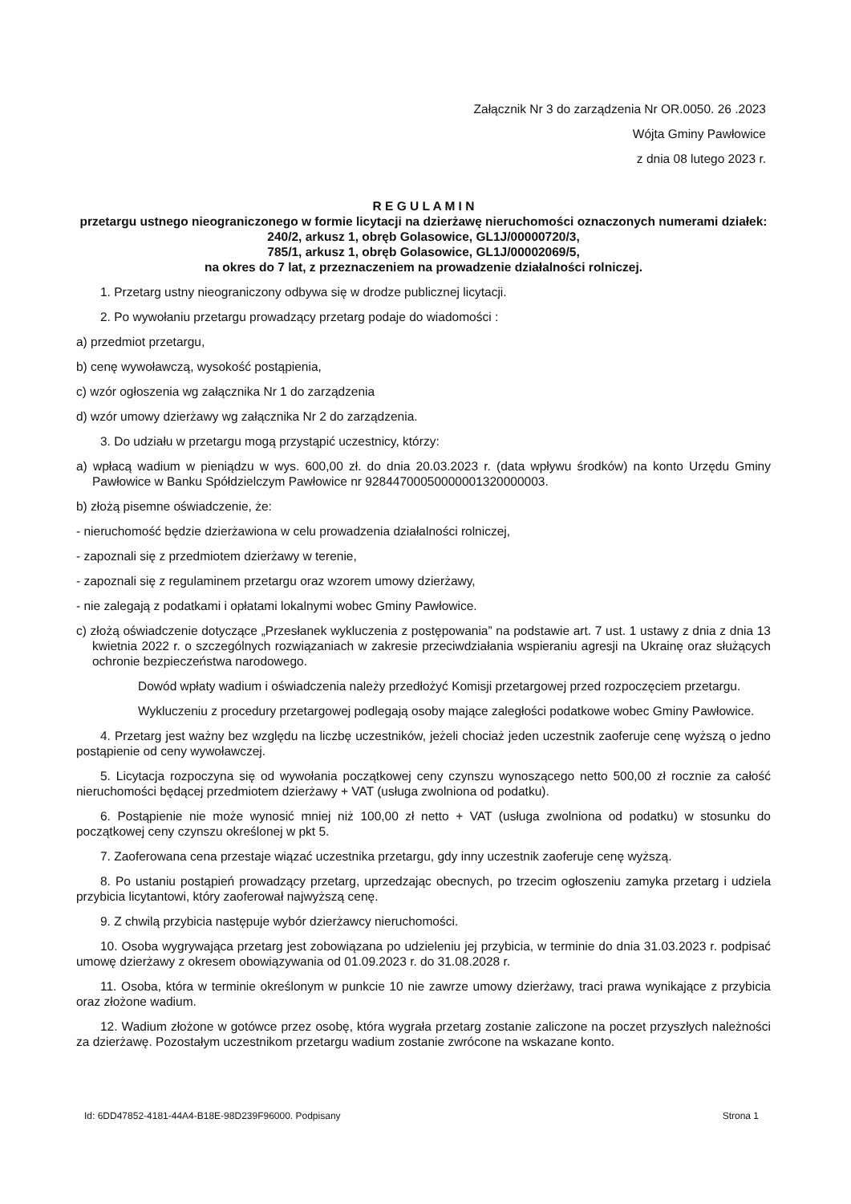Załącznik Nr 3 do zarządzenia Nr OR.0050. 26 .2023
Wójta Gminy Pawłowice
z dnia 08 lutego 2023 r.
R E G U L A M I N
przetargu ustnego nieograniczonego w formie licytacji na dzierżawę nieruchomości oznaczonych numerami działek:
240/2, arkusz 1, obręb Golasowice, GL1J/00000720/3,
785/1, arkusz 1, obręb Golasowice, GL1J/00002069/5,
na okres do 7 lat, z przeznaczeniem na prowadzenie działalności rolniczej.
1. Przetarg ustny nieograniczony odbywa się w drodze publicznej licytacji.
2. Po wywołaniu przetargu prowadzący przetarg podaje do wiadomości :
a) przedmiot przetargu,
b) cenę wywoławczą, wysokość postąpienia,
c) wzór ogłoszenia wg załącznika Nr 1 do zarządzenia
d) wzór umowy dzierżawy wg załącznika Nr 2 do zarządzenia.
3. Do udziału w przetargu mogą przystąpić uczestnicy, którzy:
a) wpłacą wadium w pieniądzu w wys. 600,00 zł. do dnia 20.03.2023 r. (data wpływu środków) na konto Urzędu Gminy Pawłowice w Banku Spółdzielczym Pawłowice nr 92844700050000001320000003.
b) złożą pisemne oświadczenie, że:
- nieruchomość będzie dzierżawiona w celu prowadzenia działalności rolniczej,
- zapoznali się z przedmiotem dzierżawy w terenie,
- zapoznali się z regulaminem przetargu oraz wzorem umowy dzierżawy,
- nie zalegają z podatkami i opłatami lokalnymi wobec Gminy Pawłowice.
c) złożą oświadczenie dotyczące „Przesłanek wykluczenia z postępowania” na podstawie art. 7 ust. 1 ustawy z dnia z dnia 13 kwietnia 2022 r. o szczególnych rozwiązaniach w zakresie przeciwdziałania wspieraniu agresji na Ukrainę oraz służących ochronie bezpieczeństwa narodowego.
Dowód wpłaty wadium i oświadczenia należy przedłożyć Komisji przetargowej przed rozpoczęciem przetargu.
Wykluczeniu z procedury przetargowej podlegają osoby mające zaległości podatkowe wobec Gminy Pawłowice.
4. Przetarg jest ważny bez względu na liczbę uczestników, jeżeli chociaż jeden uczestnik zaoferuje cenę wyższą o jedno postąpienie od ceny wywoławczej.
5. Licytacja rozpoczyna się od wywołania początkowej ceny czynszu wynoszącego netto 500,00 zł rocznie za całość nieruchomości będącej przedmiotem dzierżawy + VAT (usługa zwolniona od podatku).
6. Postąpienie nie może wynosić mniej niż 100,00 zł netto + VAT (usługa zwolniona od podatku) w stosunku do początkowej ceny czynszu określonej w pkt 5.
7. Zaoferowana cena przestaje wiązać uczestnika przetargu, gdy inny uczestnik zaoferuje cenę wyższą.
8. Po ustaniu postąpień prowadzący przetarg, uprzedzając obecnych, po trzecim ogłoszeniu zamyka przetarg i udziela przybicia licytantowi, który zaoferował najwyższą cenę.
9. Z chwilą przybicia następuje wybór dzierżawcy nieruchomości.
10. Osoba wygrywająca przetarg jest zobowiązana po udzieleniu jej przybicia, w terminie do dnia 31.03.2023 r. podpisać umowę dzierżawy z okresem obowiązywania od 01.09.2023 r. do 31.08.2028 r.
11. Osoba, która w terminie określonym w punkcie 10 nie zawrze umowy dzierżawy, traci prawa wynikające z przybicia oraz złożone wadium.
12. Wadium złożone w gotówce przez osobę, która wygrała przetarg zostanie zaliczone na poczet przyszłych należności za dzierżawę. Pozostałym uczestnikom przetargu wadium zostanie zwrócone na wskazane konto.
Id: 6DD47852-4181-44A4-B18E-98D239F96000. Podpisany Strona 1